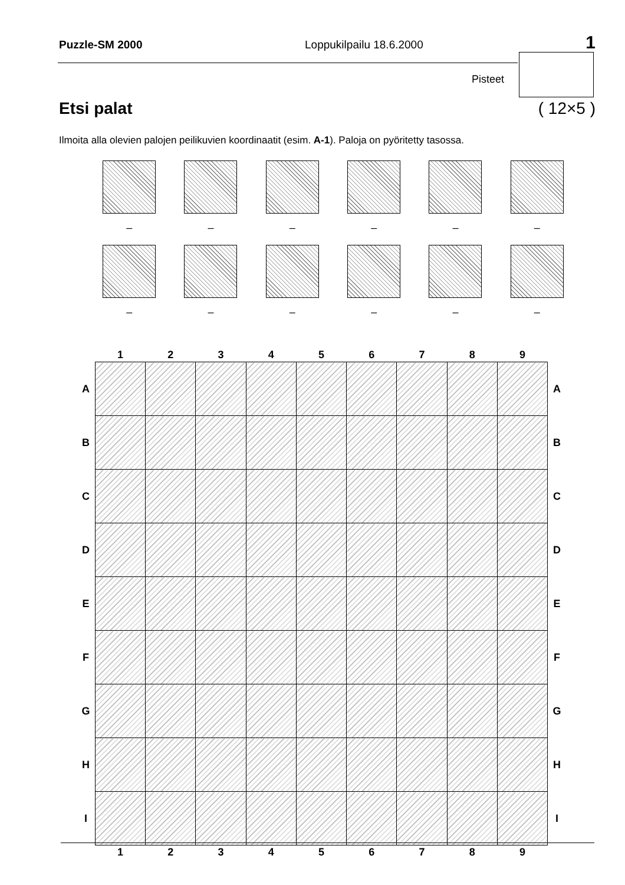Puzzle-SM 2000 Loppukilpailu 18.6.2000 1
Pisteet
Etsi palat ( 12×5 )
Ilmoita alla olevien palojen peilikuvien koordinaatit (esim. A-1). Paloja on pyöritetty tasossa.
–
–
–
–
–
–
–
–
–
–
–
–
| | 1 | 2 | 3 | 4 | 5 | 6 | 7 | 8 | 9 | |
| --- | --- | --- | --- | --- | --- | --- | --- | --- | --- | --- |
| A | | | | | | | | | | A |
| B | | | | | | | | | | B |
| C | | | | | | | | | | C |
| D | | | | | | | | | | D |
| E | | | | | | | | | | E |
| F | | | | | | | | | | F |
| G | | | | | | | | | | G |
| H | | | | | | | | | | H |
| I | | | | | | | | | | I |
| | 1 | 2 | 3 | 4 | 5 | 6 | 7 | 8 | 9 | |